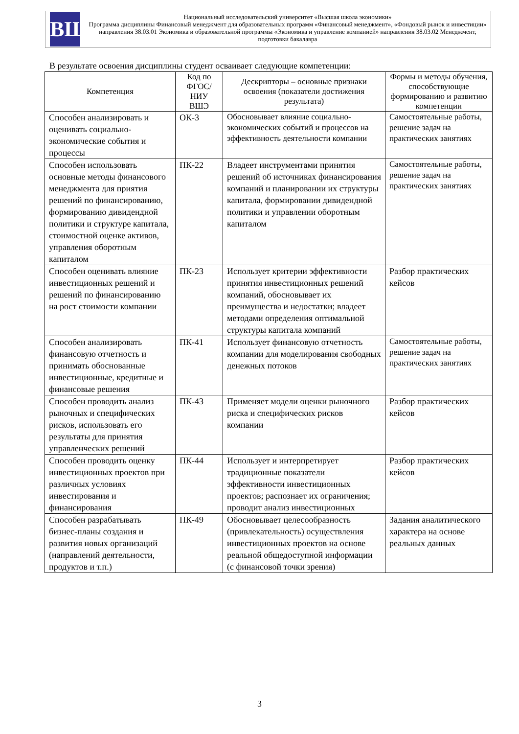ВШ
Национальный исследовательский университет «Высшая школа экономики»
Программа дисциплины Финансовый менеджмент для образовательных программ «Финансовый менеджмент», «Фондовый рынок и инвестиции» направления 38.03.01 Экономика и образовательной программы «Экономика и управление компанией» направления 38.03.02 Менеджмент, подготовки бакалавра
В результате освоения дисциплины студент осваивает следующие компетенции:
| Компетенция | Код по ФГОС/ НИУ ВШЭ | Дескрипторы – основные признаки освоения (показатели достижения результата) | Формы и методы обучения, способствующие формированию и развитию компетенции |
| --- | --- | --- | --- |
| Способен анализировать и оценивать социально-экономические события и процессы | ОК-3 | Обосновывает влияние социально-экономических событий и процессов на эффективность деятельности компании | Самостоятельные работы, решение задач на практических занятиях |
| Способен использовать основные методы финансового менеджмента для приятия решений по финансированию, формированию дивидендной политики и структуре капитала, стоимостной оценке активов, управления оборотным капиталом | ПК-22 | Владеет инструментами принятия решений об источниках финансирования компаний и планировании их структуры капитала, формировании дивидендной политики и управлении оборотным капиталом | Самостоятельные работы, решение задач на практических занятиях |
| Способен оценивать влияние инвестиционных решений и решений по финансированию на рост стоимости компании | ПК-23 | Использует критерии эффективности принятия инвестиционных решений компаний, обосновывает их преимущества и недостатки; владеет методами определения оптимальной структуры капитала компаний | Разбор практических кейсов |
| Способен анализировать финансовую отчетность и принимать обоснованные инвестиционные, кредитные и финансовые решения | ПК-41 | Использует финансовую отчетность компании для моделирования свободных денежных потоков | Самостоятельные работы, решение задач на практических занятиях |
| Способен проводить анализ рыночных и специфических рисков, использовать его результаты для принятия управленческих решений | ПК-43 | Применяет модели оценки рыночного риска и специфических рисков компании | Разбор практических кейсов |
| Способен проводить оценку инвестиционных проектов при различных условиях инвестирования и финансирования | ПК-44 | Использует и интерпретирует традиционные показатели эффективности инвестиционных проектов; распознает их ограничения; проводит анализ инвестиционных | Разбор практических кейсов |
| Способен разрабатывать бизнес-планы создания и развития новых организаций (направлений деятельности, продуктов и т.п.) | ПК-49 | Обосновывает целесообразность (привлекательность) осуществления инвестиционных проектов на основе реальной общедоступной информации (с финансовой точки зрения) | Задания аналитического характера на основе реальных данных |
3